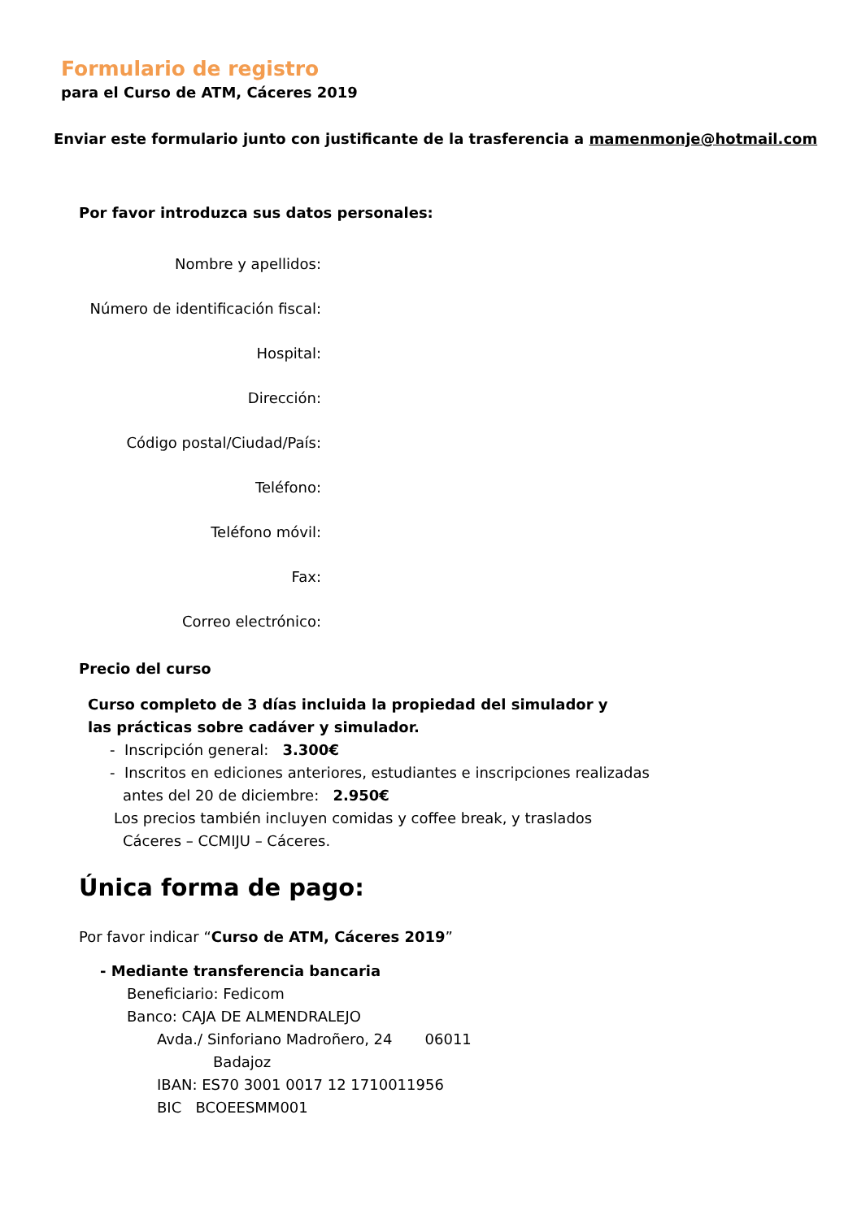Formulario de registro
para el Curso de ATM, Cáceres 2019
Enviar este formulario junto con justificante de la trasferencia a mamenmonje@hotmail.com
Por favor introduzca sus datos personales:
Nombre y apellidos:
Número de identificación fiscal:
Hospital:
Dirección:
Código postal/Ciudad/País:
Teléfono:
Teléfono móvil:
Fax:
Correo electrónico:
Precio del curso
Curso completo de 3 días incluida la propiedad del simulador y las prácticas sobre cadáver y simulador.
- Inscripción general: 3.300€
- Inscritos en ediciones anteriores, estudiantes e inscripciones realizadas
antes del 20 de diciembre: 2.950€
Los precios también incluyen comidas y coffee break, y traslados
Cáceres – CCMIJU – Cáceres.
Única forma de pago:
Por favor indicar “Curso de ATM, Cáceres 2019”
- Mediante transferencia bancaria
Beneficiario: Fedicom
Banco: CAJA DE ALMENDRALEJO
Avda./ Sinforiano Madroñero, 24 06011
Badajoz
IBAN: ES70 3001 0017 12 1710011956
BIC BCOEESMM001